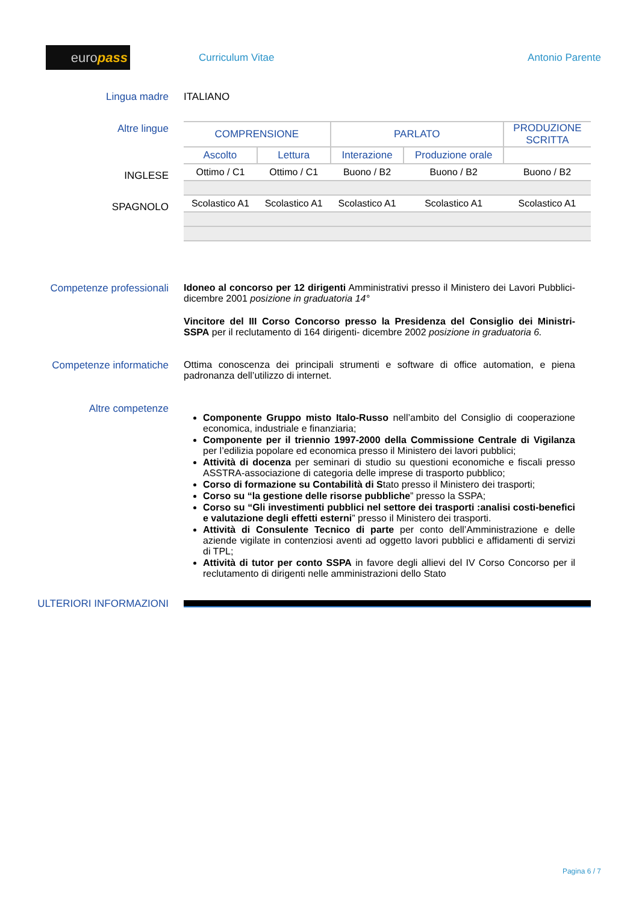europass
Curriculum Vitae Antonio Parente
Lingua madre ITALIANO
Altre lingue
INGLESE
SPAGNOLO
| COMPRENSIONE | | PARLATO | | PRODUZIONE SCRITTA |
| --- | --- | --- | --- | --- |
| Ascolto | Lettura | Interazione | Produzione orale | |
| Ottimo / C1 | Ottimo / C1 | Buono / B2 | Buono / B2 | Buono / B2 |
| Scolastico A1 | Scolastico A1 | Scolastico A1 | Scolastico A1 | Scolastico A1 |
Competenze professionali Idoneo al concorso per 12 dirigenti Amministrativi presso il Ministero dei Lavori Pubblici- dicembre 2001 posizione in graduatoria 14°
Vincitore del III Corso Concorso presso la Presidenza del Consiglio dei Ministri- SSPA per il reclutamento di 164 dirigenti- dicembre 2002 posizione in graduatoria 6.
Competenze informatiche Ottima conoscenza dei principali strumenti e software di office automation, e piena padronanza dell’utilizzo di internet.
Altre competenze
Componente Gruppo misto Italo-Russo nell’ambito del Consiglio di cooperazione economica, industriale e finanziaria;
Componente per il triennio 1997-2000 della Commissione Centrale di Vigilanza per l’edilizia popolare ed economica presso il Ministero dei lavori pubblici;
Attività di docenza per seminari di studio su questioni economiche e fiscali presso ASSTRA-associazione di categoria delle imprese di trasporto pubblico;
Corso di formazione su Contabilità di Stato presso il Ministero dei trasporti;
Corso su “la gestione delle risorse pubbliche” presso la SSPA;
Corso su “Gli investimenti pubblici nel settore dei trasporti :analisi costi-benefici e valutazione degli effetti esterni” presso il Ministero dei trasporti.
Attività di Consulente Tecnico di parte per conto dell’Amministrazione e delle aziende vigilate in contenziosi aventi ad oggetto lavori pubblici e affidamenti di servizi di TPL;
Attività di tutor per conto SSPA in favore degli allievi del IV Corso Concorso per il reclutamento di dirigenti nelle amministrazioni dello Stato
ULTERIORI INFORMAZIONI
Pagina 6 / 7